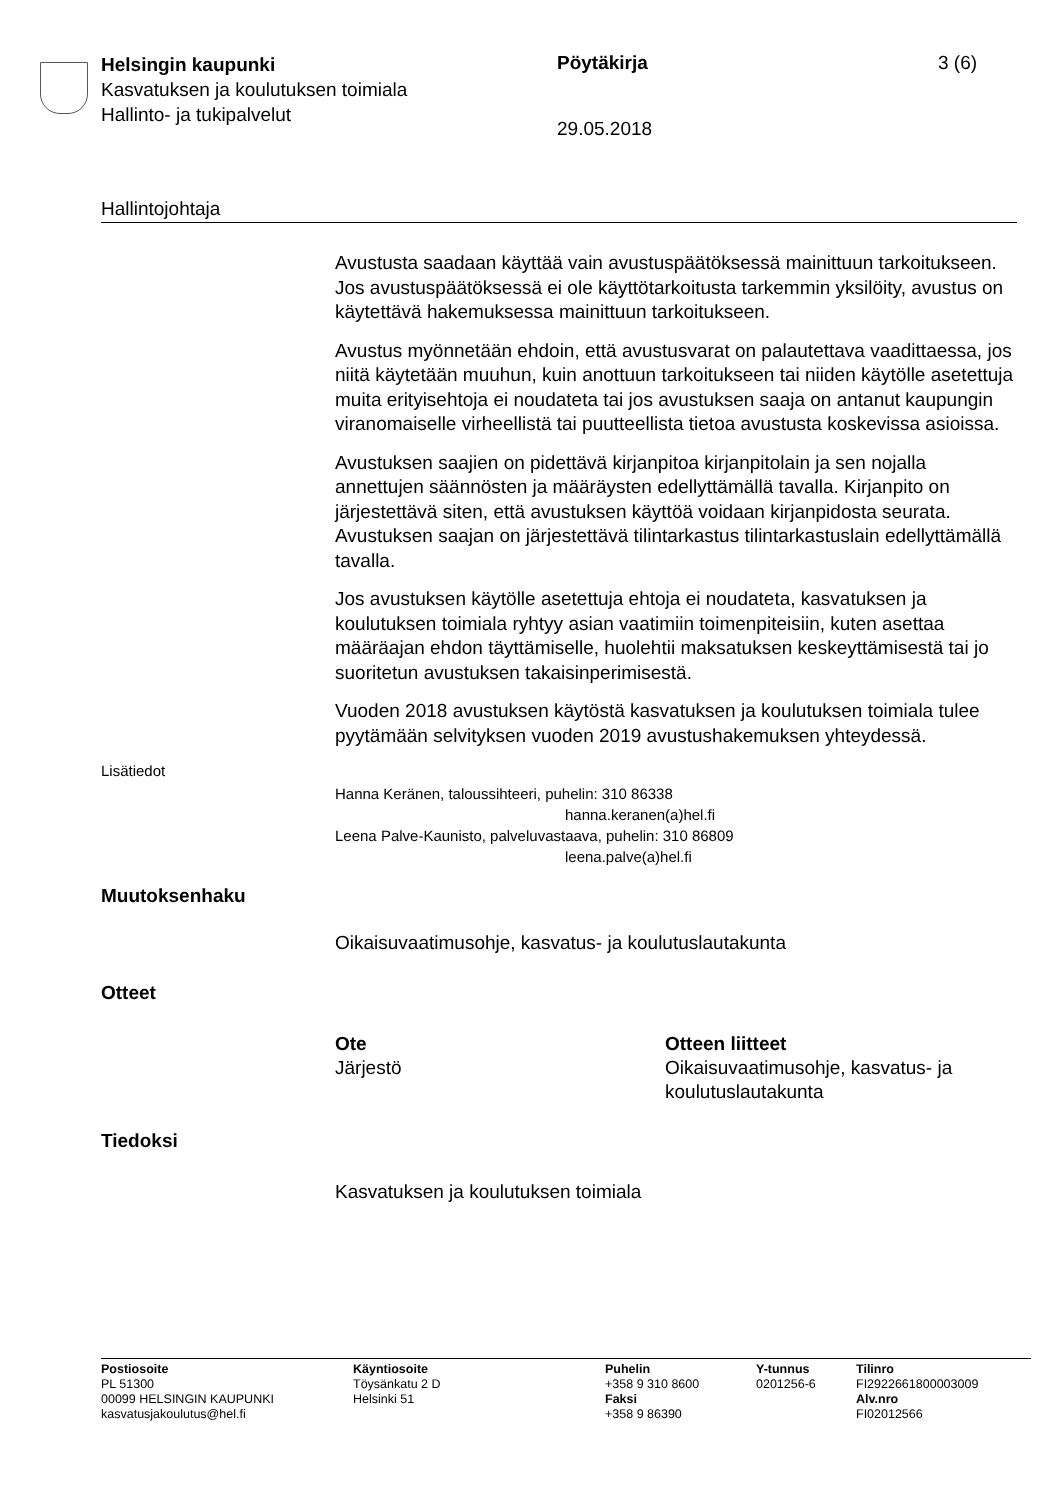Helsingin kaupunki
Kasvatuksen ja koulutuksen toimiala
Hallinto- ja tukipalvelut
Pöytäkirja
29.05.2018
3 (6)
Hallintojohtaja
Avustusta saadaan käyttää vain avustuspäätöksessä mainittuun tarkoitukseen. Jos avustuspäätöksessä ei ole käyttötarkoitusta tarkemmin yksilöity, avustus on käytettävä hakemuksessa mainittuun tarkoitukseen.
Avustus myönnetään ehdoin, että avustusvarat on palautettava vaadittaessa, jos niitä käytetään muuhun, kuin anottuun tarkoitukseen tai niiden käytölle asetettuja muita erityisehtoja ei noudateta tai jos avustuksen saaja on antanut kaupungin viranomaiselle virheellistä tai puutteellista tietoa avustusta koskevissa asioissa.
Avustuksen saajien on pidettävä kirjanpitoa kirjanpitolain ja sen nojalla annettujen säännösten ja määräysten edellyttämällä tavalla. Kirjanpito on järjestettävä siten, että avustuksen käyttöä voidaan kirjanpidosta seurata. Avustuksen saajan on järjestettävä tilintarkastus tilintarkastuslain edellyttämällä tavalla.
Jos avustuksen käytölle asetettuja ehtoja ei noudateta, kasvatuksen ja koulutuksen toimiala ryhtyy asian vaatimiin toimenpiteisiin, kuten asettaa määräajan ehdon täyttämiselle, huolehtii maksatuksen keskeyttämisestä tai jo suoritetun avustuksen takaisinperimisestä.
Vuoden 2018 avustuksen käytöstä kasvatuksen ja koulutuksen toimiala tulee pyytämään selvityksen vuoden 2019 avustushakemuksen yhteydessä.
Lisätiedot
Hanna Keränen, taloussihteeri, puhelin: 310 86338
hanna.keranen(a)hel.fi
Leena Palve-Kaunisto, palveluvastaava, puhelin: 310 86809
leena.palve(a)hel.fi
Muutoksenhaku
Oikaisuvaatimusohje, kasvatus- ja koulutuslautakunta
Otteet
Ote
Järjestö
Otteen liitteet
Oikaisuvaatimusohje, kasvatus- ja koulutuslautakunta
Tiedoksi
Kasvatuksen ja koulutuksen toimiala
Postiosoite
PL 51300
00099 HELSINGIN KAUPUNKI
kasvatusjakoulutus@hel.fi
Käyntiosoite
Töysänkatu 2 D
Helsinki 51
Puhelin
+358 9 310 8600
Faksi
+358 9 86390
Y-tunnus
0201256-6
Tilinro
FI2922661800003009
Alv.nro
FI02012566